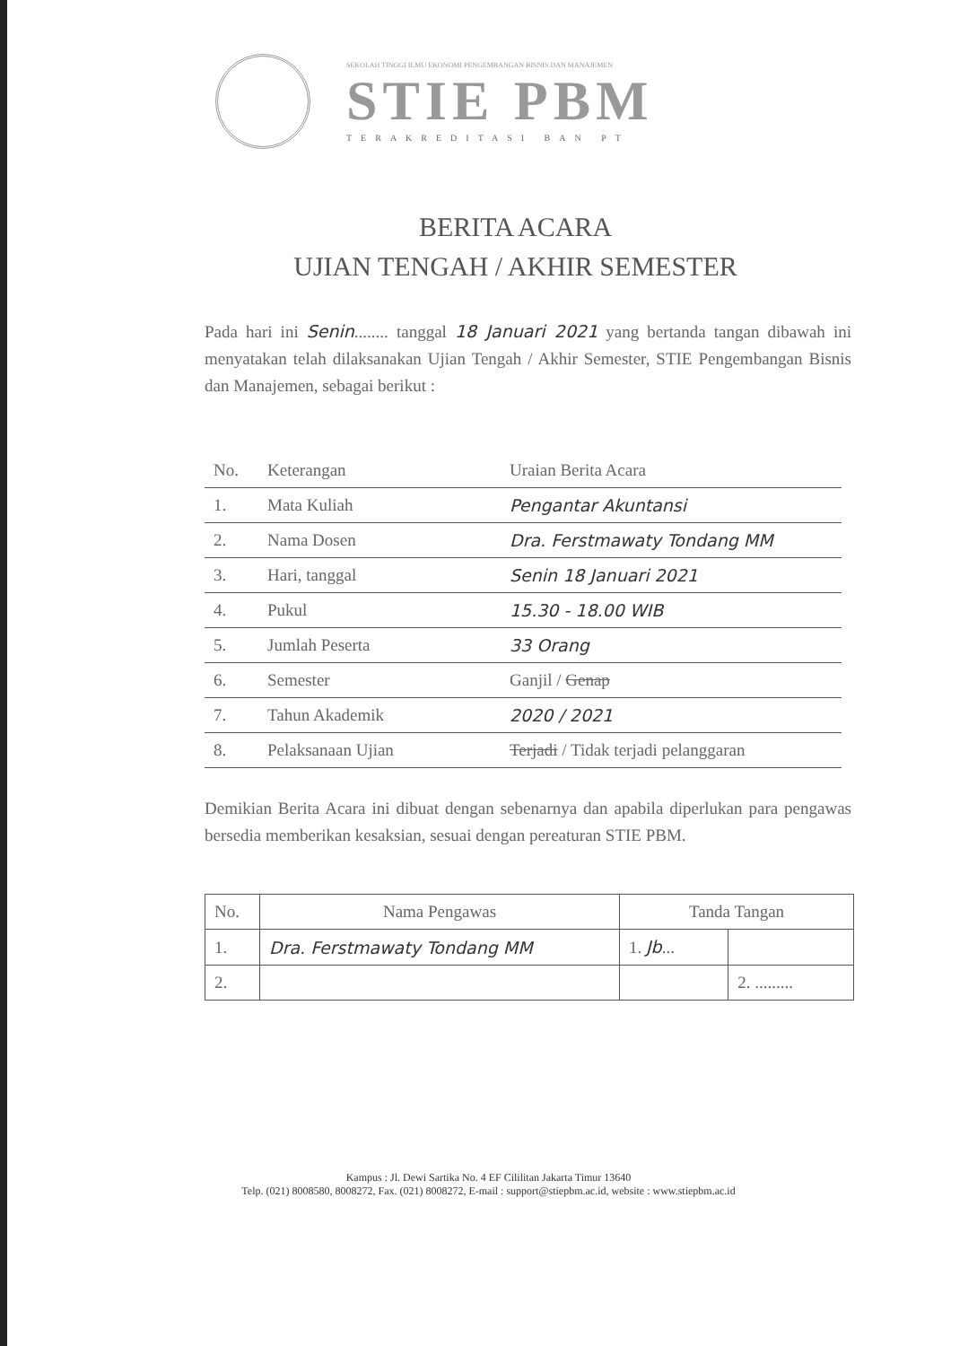SEKOLAH TINGGI ILMU EKONOMI PENGEMBANGAN BISNIS DAN MANAJEMEN
STIE PBM
TERAKREDITASI BAN PT
BERITA ACARA
UJIAN TENGAH / AKHIR SEMESTER
Pada hari ini Senin........ tanggal 18 Januari 2021 yang bertanda tangan dibawah ini menyatakan telah dilaksanakan Ujian Tengah / Akhir Semester, STIE Pengembangan Bisnis dan Manajemen, sebagai berikut :
| No. | Keterangan | Uraian Berita Acara |
| --- | --- | --- |
| 1. | Mata Kuliah | Pengantar Akuntansi |
| 2. | Nama Dosen | Dra. Ferstmawaty Tondang MM |
| 3. | Hari, tanggal | Senin 18 Januari 2021 |
| 4. | Pukul | 15.30 - 18.00 WIB |
| 5. | Jumlah Peserta | 33 Orang |
| 6. | Semester | Ganjil / Genap |
| 7. | Tahun Akademik | 2020 / 2021 |
| 8. | Pelaksanaan Ujian | Terjadi / Tidak terjadi pelanggaran |
Demikian Berita Acara ini dibuat dengan sebenarnya dan apabila diperlukan para pengawas bersedia memberikan kesaksian, sesuai dengan pereaturan STIE PBM.
| No. | Nama Pengawas | Tanda Tangan | |
| --- | --- | --- | --- |
| 1. | Dra. Ferstmawaty Tondang MM | 1. Jb ... | |
| 2. | | | 2. ......... |
Kampus : Jl. Dewi Sartika No. 4 EF Cililitan Jakarta Timur 13640
Telp. (021) 8008580, 8008272, Fax. (021) 8008272, E-mail : support@stiepbm.ac.id, website : www.stiepbm.ac.id